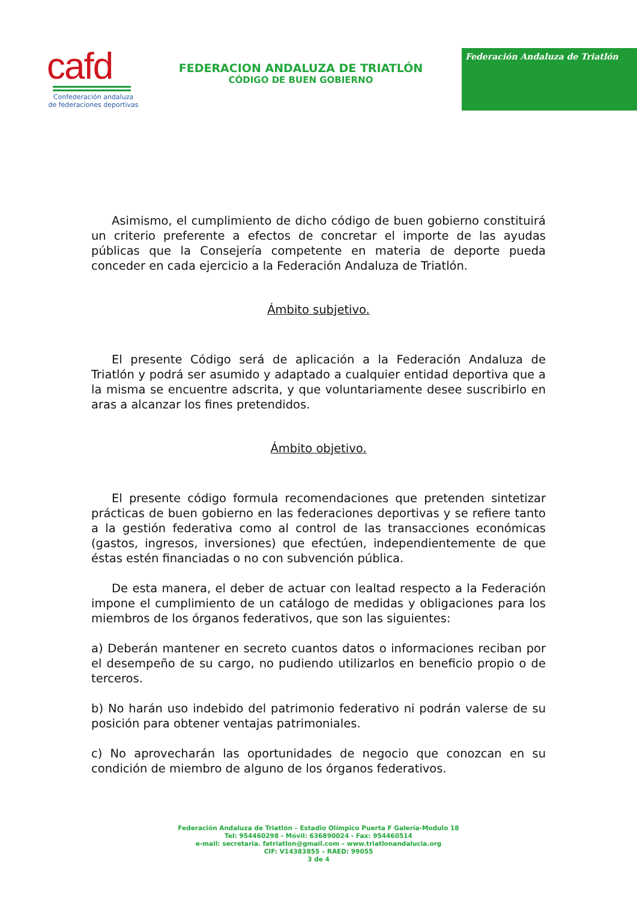cafd
Confederación andaluza
de federaciones deportivas
FEDERACION ANDALUZA DE TRIATLÓN
CÓDIGO DE BUEN GOBIERNO
Federación Andaluza de Triatlón
Asimismo, el cumplimiento de dicho código de buen gobierno constituirá un criterio preferente a efectos de concretar el importe de las ayudas públicas que la Consejería competente en materia de deporte pueda conceder en cada ejercicio a la Federación Andaluza de Triatlón.
Ámbito subjetivo.
El presente Código será de aplicación a la Federación Andaluza de Triatlón y podrá ser asumido y adaptado a cualquier entidad deportiva que a la misma se encuentre adscrita, y que voluntariamente desee suscribirlo en aras a alcanzar los fines pretendidos.
Ámbito objetivo.
El presente código formula recomendaciones que pretenden sintetizar prácticas de buen gobierno en las federaciones deportivas y se refiere tanto a la gestión federativa como al control de las transacciones económicas (gastos, ingresos, inversiones) que efectúen, independientemente de que éstas estén financiadas o no con subvención pública.
De esta manera, el deber de actuar con lealtad respecto a la Federación impone el cumplimiento de un catálogo de medidas y obligaciones para los miembros de los órganos federativos, que son las siguientes:
a) Deberán mantener en secreto cuantos datos o informaciones reciban por el desempeño de su cargo, no pudiendo utilizarlos en beneficio propio o de terceros.
b) No harán uso indebido del patrimonio federativo ni podrán valerse de su posición para obtener ventajas patrimoniales.
c) No aprovecharán las oportunidades de negocio que conozcan en su condición de miembro de alguno de los órganos federativos.
Federación Andaluza de Triatlón – Estadio Olímpico Puerta F Galería-Modulo 18
Tel: 954460298 - Móvil: 636890024 - Fax: 954460514
e-mail: secretaria. fatriatlon@gmail.com – www.triatlonandalucia.org
CIF: V14383855 – RAED: 99055
3 de 4